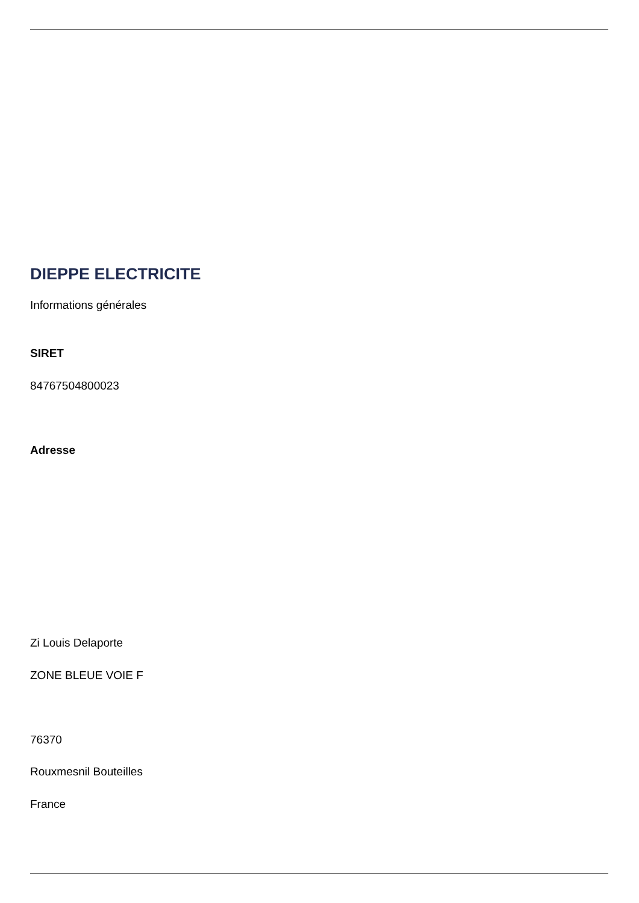DIEPPE ELECTRICITE
Informations générales
SIRET
84767504800023
Adresse
Zi Louis Delaporte
ZONE BLEUE VOIE F
76370
Rouxmesnil Bouteilles
France